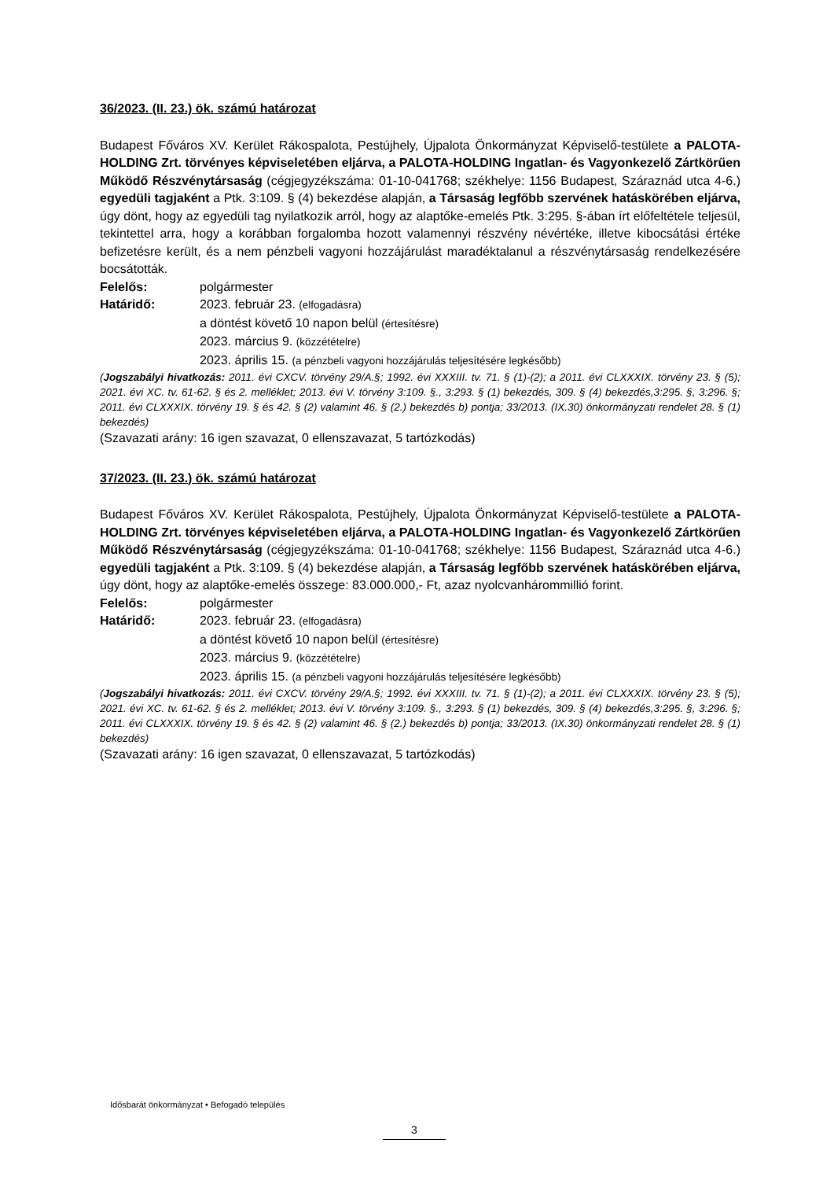36/2023. (II. 23.) ök. számú határozat
Budapest Főváros XV. Kerület Rákospalota, Pestújhely, Újpalota Önkormányzat Képviselő-testülete a PALOTA-HOLDING Zrt. törvényes képviseletében eljárva, a PALOTA-HOLDING Ingatlan- és Vagyonkezelő Zártkörűen Működő Részvénytársaság (cégjegyzékszáma: 01-10-041768; székhelye: 1156 Budapest, Száraznád utca 4-6.) egyedüli tagjaként a Ptk. 3:109. § (4) bekezdése alapján, a Társaság legfőbb szervének hatáskörében eljárva, úgy dönt, hogy az egyedüli tag nyilatkozik arról, hogy az alaptőke-emelés Ptk. 3:295. §-ában írt előfeltétele teljesül, tekintettel arra, hogy a korábban forgalomba hozott valamennyi részvény névértéke, illetve kibocsátási értéke befizetésre került, és a nem pénzbeli vagyoni hozzájárulást maradéktalanul a részvénytársaság rendelkezésére bocsátották.
Felelős: polgármester
Határidő: 2023. február 23. (elfogadásra)
a döntést követő 10 napon belül (értesítésre)
2023. március 9. (közzétételre)
2023. április 15. (a pénzbeli vagyoni hozzájárulás teljesítésére legkésőbb)
(Jogszabályi hivatkozás: 2011. évi CXCV. törvény 29/A.§; 1992. évi XXXIII. tv. 71. § (1)-(2); a 2011. évi CLXXXIX. törvény 23. § (5); 2021. évi XC. tv. 61-62. § és 2. melléklet; 2013. évi V. törvény 3:109. §., 3:293. § (1) bekezdés, 309. § (4) bekezdés,3:295. §, 3:296. §; 2011. évi CLXXXIX. törvény 19. § és 42. § (2) valamint 46. § (2.) bekezdés b) pontja; 33/2013. (IX.30) önkormányzati rendelet 28. § (1) bekezdés)
(Szavazati arány: 16 igen szavazat, 0 ellenszavazat, 5 tartózkodás)
37/2023. (II. 23.) ök. számú határozat
Budapest Főváros XV. Kerület Rákospalota, Pestújhely, Újpalota Önkormányzat Képviselő-testülete a PALOTA-HOLDING Zrt. törvényes képviseletében eljárva, a PALOTA-HOLDING Ingatlan- és Vagyonkezelő Zártkörűen Működő Részvénytársaság (cégjegyzékszáma: 01-10-041768; székhelye: 1156 Budapest, Száraznád utca 4-6.) egyedüli tagjaként a Ptk. 3:109. § (4) bekezdése alapján, a Társaság legfőbb szervének hatáskörében eljárva, úgy dönt, hogy az alaptőke-emelés összege: 83.000.000,- Ft, azaz nyolcvanhárommillió forint.
Felelős: polgármester
Határidő: 2023. február 23. (elfogadásra)
a döntést követő 10 napon belül (értesítésre)
2023. március 9. (közzétételre)
2023. április 15. (a pénzbeli vagyoni hozzájárulás teljesítésére legkésőbb)
(Jogszabályi hivatkozás: 2011. évi CXCV. törvény 29/A.§; 1992. évi XXXIII. tv. 71. § (1)-(2); a 2011. évi CLXXXIX. törvény 23. § (5); 2021. évi XC. tv. 61-62. § és 2. melléklet; 2013. évi V. törvény 3:109. §., 3:293. § (1) bekezdés, 309. § (4) bekezdés,3:295. §, 3:296. §; 2011. évi CLXXXIX. törvény 19. § és 42. § (2) valamint 46. § (2.) bekezdés b) pontja; 33/2013. (IX.30) önkormányzati rendelet 28. § (1) bekezdés)
(Szavazati arány: 16 igen szavazat, 0 ellenszavazat, 5 tartózkodás)
Idősbarát önkormányzat • Befogadó település
3